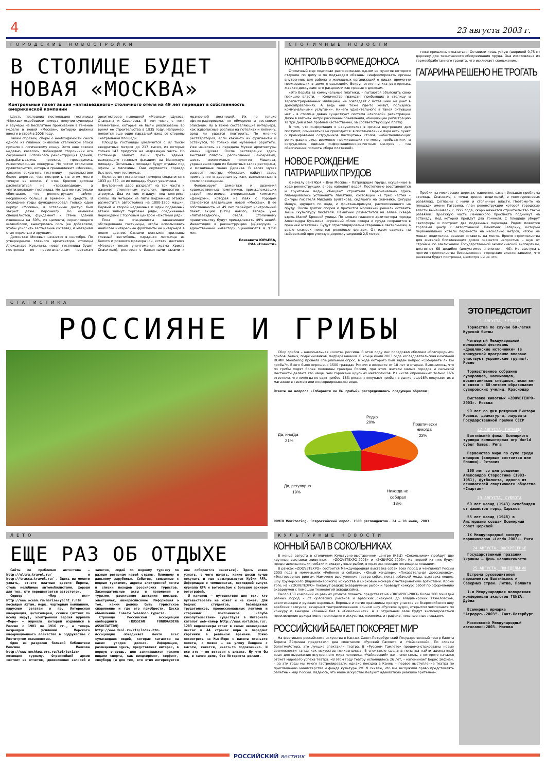4 23 августа 2003 г.
ГОРОДСКИЕ НОВОСТРОЙКИ
В СТОЛИЦЕ БУДЕТ НОВАЯ «МОСКВА»
Контрольный пакет акций «пятизвездного» столичного отеля на 49 лет перейдет в собственность американской компании
Шесть последних постояльцев гостиницы «Москва» освободили номера, получив сувениры и ваучеры на бесплатное проживание в течение недели в новой «Москве», которую должны ввести в строй в 2006 году.
Таким образом, споры о необходимости сноса одного из главных символов сталинской эпохи пришли к логическому концу. Хотя еще совсем недавно, казалось, побеждали сторонники его сохранения. Готовилась реконструкция здания, разрабатывались проекты, проводились инвестиционные конкурсы. Но потом столичное правительство, которым принадлежит «Москва», заявило: сохранить гостиницу – удовольствие более дорогое, чем построить на этом месте точную ее копию. У стен Кремля должна располагаться не «трехзвездная», а «пятизвездная» гостиница. Но здание настолько обветшало, что реконструкция займет несравнимо больше и времени, и средств. В последние годы функционировал только один корпус «Москвы», в остальные доступ был закрыт даже персоналу. По оценкам специалистов, фундамент и стены здания изношены на 50%, из цемента, скрепляющего шлакоблоки, выветрилась соль (ее добавляли, чтобы ускорить застывание состава), и материал стал пористым и хрупким.
Демонтаж Москвы» начнется в сентябре. По утверждению главного архитектора столицы Александра Кузьмина, новая гостиница будет построена по первоначальным чертежам архитекторов нынешней «Москвы» Щусева, Стапрана и Савельева. В том числе с теми элементами, которые не были реализованы во время ее строительства в 1935 году. Например, появится еще один парадный вход со стороны Театральной площади.
Площадь гостиницы увеличится с 97 тысяч квадратных метров до 217 тысяч, из которых только 147 придутся на надземную часть. Но гостиница займет лишь треть здания, выходящего главным фасадом на Манежную площадь. Остальные площади будут отданы под офисы и магазины. Они окупаются гораздо быстрее, чем гостиница.
Количество гостиничных номеров сократится с 1033 до 350, но их площадь будет увеличена.
Внутренний двор разделят на три части и накроют стеклянным куполом, превратив в атриумы. Два из них отдадут под конгресс-холлы. На четырех из пяти подземных этажах разместится автостоянка на 1000-1200 машин. Первый и второй надземные и один подземный этажи займут торговые ряды, соединенные переходами с торговым центром «Охотный ряд».
Пока же специалисты заканчивают обследование гостиницы, чтобы использовать наиболее интересные фрагменты ее интерьера в новом здании. Самыми ценными признаны главный вестибюль, парадная лестница из белого и розового мрамора (он, кстати, достался «Москве» после уничтожения храма Христа Спасителя), ресторан с банкетными залами и мраморной лестницей. Их не только сфотографировали, но обмерили и составили описание. Ну а такие составляющие интерьера, как живописные росписи на потолках и лепнину, вряд ли удастся повторить. По мнению реставраторов, если какие-то их фрагменты и останутся, то только как музейные раритеты. Уже началась их передача Музею архитектуры имени Щусева. После реставрации здесь выставят плафон, расписанный Лансеревым, шесть живописных полотен Машкова, украшавших один из банкетных залов ресторана, и мозаичные панно Дервиза. В залах музея развесят люстры «Москвы», найдут здесь применение и дверным ручкам, выполненным в стиле классицизма.
Финансирует демонтаж и хранения художественных памятников, принадлежавших старой гостинице, американская компания «Декорум», которая на паях с городом становится владельцем новой «Москвы». В ее собственность на 49 лет перейдет контрольный пакет акций (51%) нового, теперь уже «пятизвездного», отеля. Столичному правительству будут принадлежать 49% акций. Инвестиции в реконструкцию («Декорум» – единственный инвестор) оцениваются в $350 млн.
Елизавета ЮРЬЕВА,
РИА «Новости»
СТОЛИЧНЫЕ НОВОСТИ
КОНТРОЛЬ В ФОРМЕ ДОНОСА
Столичный мэр подписал распоряжение, одним из пунктов которого старшие по дому и по подъездам обязаны «информировать органы внутренних дел района и жилищных организаций о лицах, временно проживающих в доме (подъезде)». Вокруг этого пункта разгорелась жаркая дискуссия: его расценили как призыв к доносам.
«Это борьба за коммунальные платежи, – пытаются объяснить свою позицию власти. – Количество граждан, прибывших в столицу и зарегистрированных милицией, не совпадает с вставшими на учет в домоуправлениях. А ведь они тоже где-то живут, пользуясь коммунальными услугами». Ничего удивительного в такой ситуации нет – в столице давно существует система «липовой» регистрации. Даже в вагонах метро расклеены объявления, обещающие регистрацию за три дня и без проблем (естественно, за соответствующую плату).
В том, что информация о нарушителях в органы внутренних дел поступит, сомневаться не приходится: в постановлении мэра есть пункт о премировании сотрудников паспортных столов, «обеспечивающих регистрацию лиц, временно проживающих по месту пребывания», и сотрудников единых информационно-расчетных центров – «за обеспечение полноты сбора платежей».
НОВОЕ РОЖДЕНИЕ ПАТРИАРШИХ ПРУДОВ
К началу сентября – Дню Москвы – Патриаршие пруды, осушенные в ходе реконструкции, вновь наполнят водой. Постепенно восстановятся и грунтовые воды, обещают строители. Первоначально здесь планировалось установить памятник, состоящий из трех частей – фигуры писателя Михаила Булгакова, сидящего на скамейке, фигуры Иешуа, идущего по воде, и фонтана-примуса, расположенного на пруду. После долгих споров и протестов москвичей решили оставить лишь скульптуру писателя. Памятник разместится на аллее сквера вдоль Малой Бронной улицы. По словам главного архитектора города Александра Кузьмина, «прежний облик сквера и пруда сохранится в прежней эстетике». Будут отреставрированы старинные светильники, а возле скамеек появятся рожковые фонари. От идеи сделать на набережной прогулочную дорожку шириной 2,5 метра
тоже пришлось отказаться. Оставили лишь узкую (шириной 0,75 м) дорожку для технического обслуживания пруда. Она изготовлена из термообработанного гранита, что исключает скольжение.
ГАГАРИНА РЕШЕНО НЕ ТРОГАТЬ
Пробки на московских дорогах, наверное, самая большая проблема столицы. Спасение, с точки зрения водителей, в многоуровневых развязках. Согласны с ними и столичные власти. Поэтому-то на площади имени Гагарина, план реконструкции которой городские власти вынашивали с 1999 года, скоро начнется строительство такой развязки. Проезжую часть Ленинского проспекта поднимут на эстакаду, под которой пройдут два тоннеля. С площади уберут светофоры и построят два подземных перехода. Рядом появится торговый центр с автостоянкой. Памятник Гагарину, который первоначально хотели перенести на несколько метров, чтобы не мешал водителям, решено оставить на месте. Время строительства для жителей близлежащих домов окажется непростым – шум от стройки, по заключению Государственной экологической экспертизы, достигнет 68 децибел (допустимое значение – 40). Но выступать против строительства бессмысленно: городские власти заявили, что развязка будет построена, несмотря ни на что.
СТАТИСТИКА
РОССИЯНЕ И ГРИБЫ
Сбор грибов – национальная «охота» россиян. В этом году лес порадовал обилием «благородных» грибов: белых, подосиновиков, подберезовиков. В конце июля 2003 года исследовательская компания ROMIR Monitoring провела специальный опрос, в ходе которого был задан вопрос «Собираете ли Вы грибы?». Всего было опрошено 1500 граждан России в возрасте от 18 лет и старше. Выяснилось, что по грибы ходят более половины граждан России, при этом жители малых городов и сельской местности делают это чаще, чем горожане крупных мегаполисов. Из числа опрошенных только 16% ответили, что никогда не едят грибов, 18% россиян покупают грибы на рынке, еще16% покупают их в магазине в свежем или консервированном виде.
Ответы на вопрос: «Собираете ли Вы грибы?» распределились следующим образом:
Редко
20%
Практически
никогда
22%
Да, иногда
21%
Да, регулярно
19%
Никогда не
собирал
18%
ROMIR Monitoring. Всероссийский опрос. 1500 респондентов. 24 – 28 июля, 2003
ЛЕТО
ЕЩЕ РАЗ ОБ ОТДЫХЕ
Сайты по проблемам автостопа – http://ultra.travel.ru/ и http://trassa.travel.ru/ . Здесь вы можете узнать, отчего платные дороги Европы, столь нелюбимые автомобилистами, хороши для тех, кто передвигается автостопом.
Сервер «Мир яхт» http://www.ocean.ru/marine/yacht_r.htm посвящен яхтам, морю, чартерным компаниям, парусным регатам и пр. Интересная информация, фотогалерея, ссылки (яхтинг по всему миру), электронная версия журнала «Море» – журнала, который издавался в России с 1901 по 1916 гг., а теперь возрожден усилиями Морского информационного агентства в содружестве с Институтом океанологии.
Один из разделов большой библиотеки Максима Мошкова http://www.moshkow.orc.ru/koi/turizm/ посвящен туризму. Огромнейший архив состоит из отчетов, дневниковых записей и заметок, людей по водному туризму по разным регионам нашей страны, ближнему и дальнему зарубежью. События, связанные с водным туризмом, адреса электронной почты и списки походов российских туристов. Законодательные акты и положения о туризме, расписание движения поездов, электричек, авиарасписание. Информация о том, каким должно быть туристское снаряжение и где его приобрести. Доска объявлений. Советы бывалого туриста.
Страницы Российской ассоциации фанбординга (RUSSIAN FUNBOARDING ASSOCIATION) http://www.deol.ru/rfa/index.htm. Ассоциация объединяет почти всех сумасшедших людей, которые катаются на каких угодно досках. Информация, размещенная здесь, представляет интерес, в первую очередь, для занимающихся такими видами спорта, как виндсерфинг, серфинг, сноуборд (и для тех, кто этим интересуется или собирается заняться). Здесь можно узнать, с чего начать, какие доски лучше покупать и где разыгрываются Кубки RFA. Информация о чемпионатах, последний выпуск журнала RFA и фотоальбом с большим архивом фотографий.
И наконец – путешествия для тех, кто путешествовать не может и не хочет. Для бедных студентов, безнадежных трудоголиков, профессиональных лентяев и старинных поклонников «Клуба кинопутешествий» существует в Интернете каталог web-камер http://www.worldcam.ru/. 1283 видеокамеры стоят в самых неожиданных местах в 44 странах мира и передают картинки в реальном времени. Можно посмотреть на Нью-Йорк с высоты птичьего полета, а можно – на улицу Лондона с высоты, кажется, чьего-то подоконника. И все это – не вставая с дивана. Ну что бы мы, в самом деле, без Интернета делали.
КУЛЬТУРНЫЕ НОВОСТИ
КОННЫЙ БАЛ В СОКОЛЬНИКАХ
В конце августа в столичном Культурно-выставочном центре (КВЦ) «Сокольники» пройдут две крупные выставки животных – «ZOOVETEXPO-2003» и «ЭКВИРОС-2003». На первой из них будут представлены кошки, собаки и аквариумные рыбки, вторая экспозиция посвящена лошадям.
В рамках «ZOOVETEXPO» состоится Международная выставка собак всех пород и чемпионат России 2003 года в номинациях «Ребенок и собака», «Юный хендлер», «Показательная дрессировка», «Экстерьерные ринги». Намечено выступление театра собак, показ собачьей моды, выставка кошек, шоу грумерского (парикмахерского) искусства и цирковые номера с четвероногими артистами. Кроме того, на «ZOOVETEXPO» покажут редких аквариумных рыбок и проведут конкурс работ по оформлению аквариумов с помощью технологий аквадизайна.
Около 150 компаний из разных уголков планеты представят на «ЭКВИРОС-2003» более 200 лошадей разных пород – от орловских рысаков и арабских скакунов до владимирских тяжеловозов, ахалтекинцев и русских верховых. Вороные и пегие красавицы примут участие во Всероссийском шоу арабских скакунов, вечернем театрализованном конном шоу «Русское чудо», открытом чемпионате по конкуру и выездке «Конный бал в «Сокольниках». А в отдельном зале будут экспонироваться произведения декоративно-прикладного искусства, живопись и графика, посвященные лошадям.
РОССИЙСКИЙ БАЛЕТ ПОКОРЯЕТ МИР
На фестивале российского искусства в Каннах Санкт-Петербургский Государственный театр балета Бориса Эйфмана представил два спектакля: «Русский Гамлет» и «Чайковский». По словам балетмейстера, это лучшие спектакли театра. В «Русском Гамлете» продемонстрированы новые возможности танца как искусства психоанализа. В спектакле сделана попытка найти адекватный язык для выражения внутреннего мира человека. «Чайковский» же – спектакль, с которого начался отсчет мирового успеха театра. «В этом году театру исполнилось 26 лет, – напоминает Борис Эйфман, – за эти годы мы много гастролировали, однако поездка в Канны – первое выступление театра по приглашению министерства и фонда культуры РФ. Я считаю, что мы заслужили право представлять балетный мир России. Надеюсь, что наше искусство получит адекватную реакцию зрителей».
ЭТО ПРЕДСТОИТ
21 АВГУСТА, ЧЕТВЕРГ
Торжества по случаю 60-летия Курской битвы
Четвертый Международный молодежный фестиваль «Древлянские источники» (в конкурсной программе впервые участвуют украинские группы). Ровно
Торжественное собрание суворовцев, нахимовцев, воспитанников спецшкол, школ юнг в связи с 60-летием образования суворовских училищ. Краснодар
Выставка животных «ZOOVETEXPO-2003». Москва
90 лет со дня рождения Виктора Розова, драматурга, лауреата Государственной премии СССР
22 АВГУСТА, ПЯТНИЦА
Балтийский финал Всемирного турнира компьютерных игр World Cyber Games. Рига
Первенство мира по сумо среди юниоров (впервые состоится вне Японии). Эстония
100 лет со дня рождения Александра Старостина (1903-1981), футболиста, одного из основателей спортивного общества «Спартак»
23 АВГУСТА, СУББОТА
60 лет назад (1943) освобожден от фашистов город Харьков
55 лет назад (1948) в Амстердаме создан Всемирный совет церквей
IX Международный конкурс парикмахеров «Londa 2003». Рига
24 АВГУСТА, ВОСКРЕСЕНЬЕ
Государственный праздник Украины – День независимости
25 АВГУСТА, ПОНЕДЕЛЬНИК
Встреча руководителей парламентов Балтийских и Северных стран. Литва, Паланга
1-я Международная молодежная конференция экологов TUNZA. Дубна
Всемирная ярмарка "Агрорусь-2003". Сакт-Петербург
Московский Международный автосалон-2003. Москва
РОССИЙСКИЙ вестник